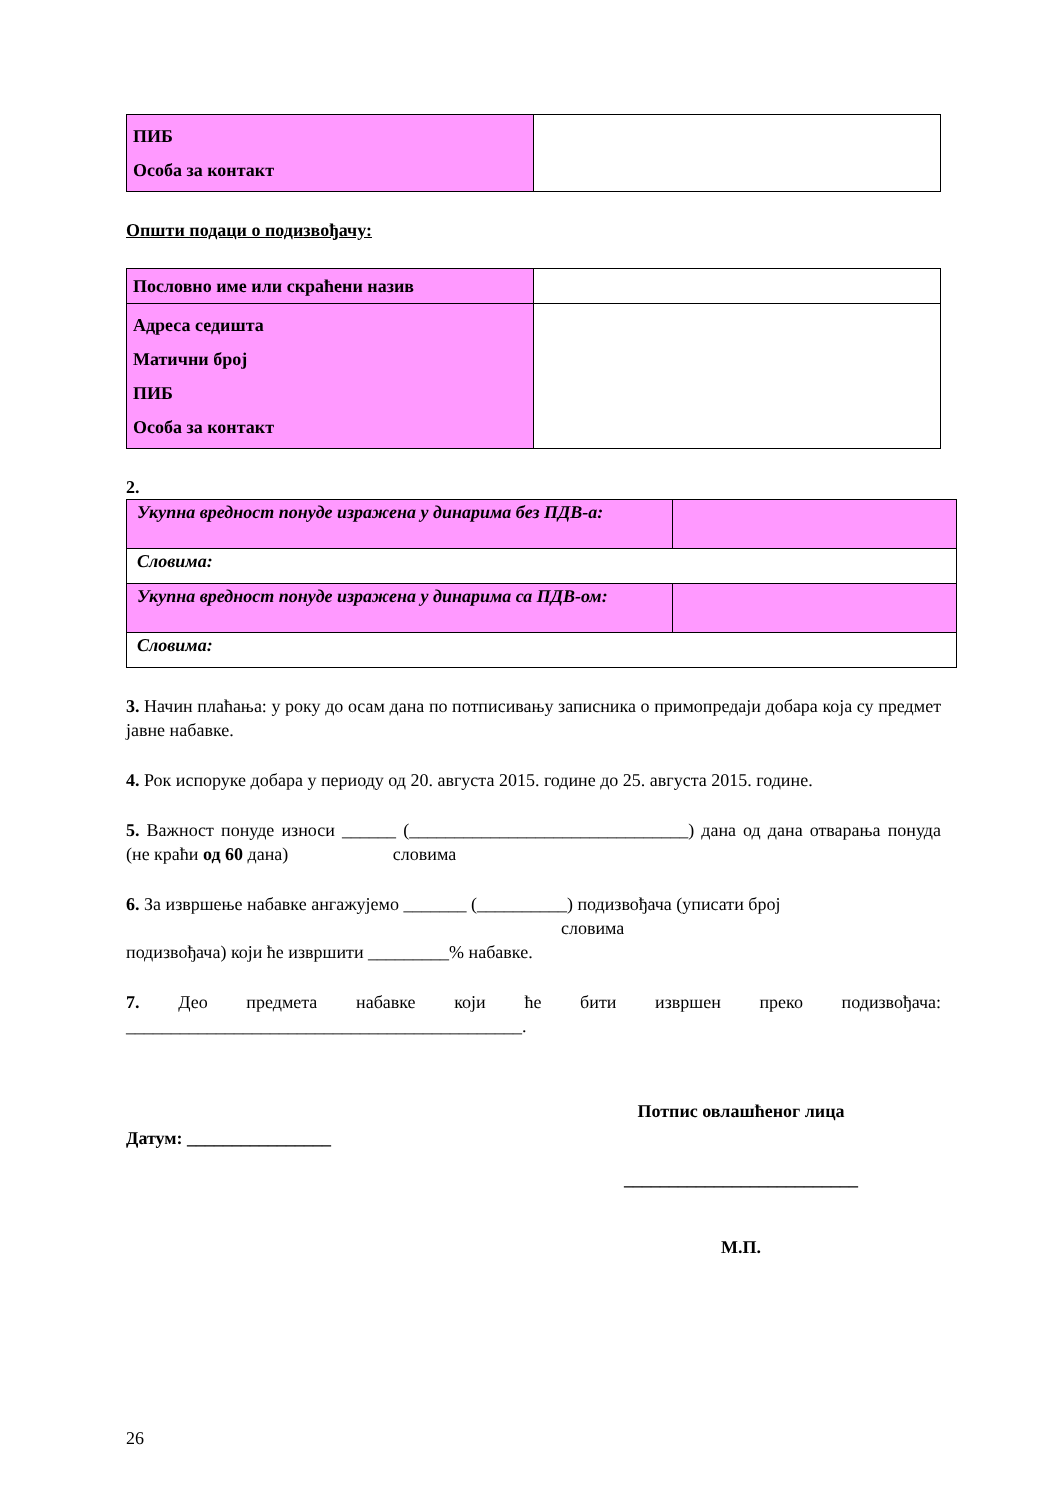| ПИБ Особа за контакт | |
Општи подаци о подизвођачу:
| Пословно име или скраћени назив | |
| Адреса седишта Матични број ПИБ Особа за контакт | |
2.
| Укупна вредност понуде изражена у динарима без ПДВ-а: | |
| Словима: | |
| Укупна вредност понуде изражена у динарима са ПДВ-ом: | |
| Словима: | |
3. Начин плаћања: у року до осам дана по потписивању записника о примопредаји добара која су предмет јавне набавке.
4. Рок испоруке добара у периоду од 20. августа 2015. године до 25. августа 2015. године.
5. Важност понуде износи ______ (_______________________________) дана од дана отварања понуда (не краћи од 60 дана) словима
6. За извршење набавке ангажујемо _______ (__________) подизвођача (уписати број
словима
подизвођача) који ће извршити _________% набавке.
7. Део предмета набавке који ће бити извршен преко подизвођача: ____________________________________________.
Датум: ________________
Потпис овлашћеног лица
__________________________
М.П.
26